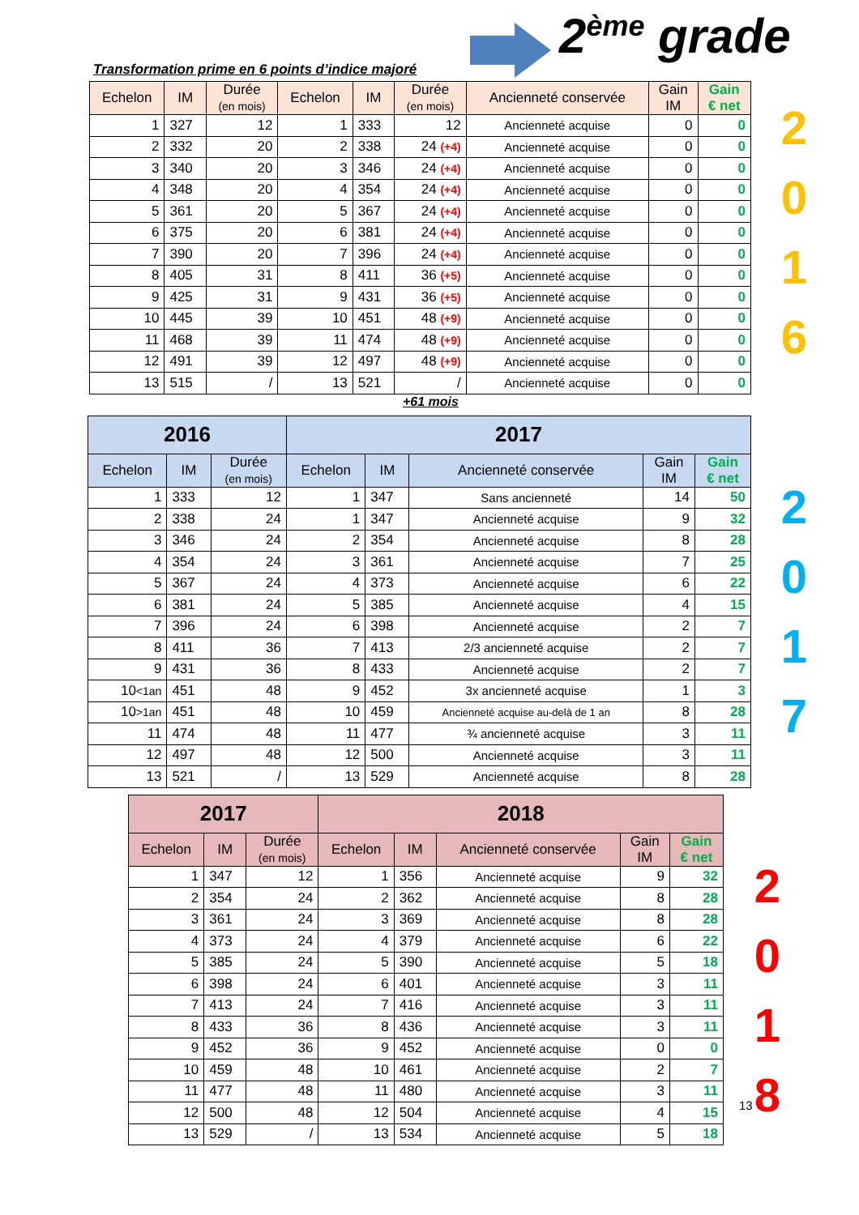2<sup>ème</sup> grade
Transformation prime en 6 points d’indice majoré
| Echelon | IM | Durée (en mois) | Echelon | IM | Durée (en mois) | Ancienneté conservée | Gain IM | Gain € net |
| --- | --- | --- | --- | --- | --- | --- | --- | --- |
| 1 | 327 | 12 | 1 | 333 | 12 | Ancienneté acquise | 0 | 0 |
| 2 | 332 | 20 | 2 | 338 | 24 (+4) | Ancienneté acquise | 0 | 0 |
| 3 | 340 | 20 | 3 | 346 | 24 (+4) | Ancienneté acquise | 0 | 0 |
| 4 | 348 | 20 | 4 | 354 | 24 (+4) | Ancienneté acquise | 0 | 0 |
| 5 | 361 | 20 | 5 | 367 | 24 (+4) | Ancienneté acquise | 0 | 0 |
| 6 | 375 | 20 | 6 | 381 | 24 (+4) | Ancienneté acquise | 0 | 0 |
| 7 | 390 | 20 | 7 | 396 | 24 (+4) | Ancienneté acquise | 0 | 0 |
| 8 | 405 | 31 | 8 | 411 | 36 (+5) | Ancienneté acquise | 0 | 0 |
| 9 | 425 | 31 | 9 | 431 | 36 (+5) | Ancienneté acquise | 0 | 0 |
| 10 | 445 | 39 | 10 | 451 | 48 (+9) | Ancienneté acquise | 0 | 0 |
| 11 | 468 | 39 | 11 | 474 | 48 (+9) | Ancienneté acquise | 0 | 0 |
| 12 | 491 | 39 | 12 | 497 | 48 (+9) | Ancienneté acquise | 0 | 0 |
| 13 | 515 | / | 13 | 521 | / | Ancienneté acquise | 0 | 0 |
2
0
1
6
+61 mois
| 2016 | | | 2017 | | | | |
| --- | --- | --- | --- | --- | --- | --- | --- |
| Echelon | IM | Durée (en mois) | Echelon | IM | Ancienneté conservée | Gain IM | Gain € net |
| 1 | 333 | 12 | 1 | 347 | Sans ancienneté | 14 | 50 |
| 2 | 338 | 24 | 1 | 347 | Ancienneté acquise | 9 | 32 |
| 3 | 346 | 24 | 2 | 354 | Ancienneté acquise | 8 | 28 |
| 4 | 354 | 24 | 3 | 361 | Ancienneté acquise | 7 | 25 |
| 5 | 367 | 24 | 4 | 373 | Ancienneté acquise | 6 | 22 |
| 6 | 381 | 24 | 5 | 385 | Ancienneté acquise | 4 | 15 |
| 7 | 396 | 24 | 6 | 398 | Ancienneté acquise | 2 | 7 |
| 8 | 411 | 36 | 7 | 413 | 2/3 ancienneté acquise | 2 | 7 |
| 9 | 431 | 36 | 8 | 433 | Ancienneté acquise | 2 | 7 |
| 10 <1an | 451 | 48 | 9 | 452 | 3x ancienneté acquise | 1 | 3 |
| 10 >1an | 451 | 48 | 10 | 459 | Ancienneté acquise au-delà de 1 an | 8 | 28 |
| 11 | 474 | 48 | 11 | 477 | ¾ ancienneté acquise | 3 | 11 |
| 12 | 497 | 48 | 12 | 500 | Ancienneté acquise | 3 | 11 |
| 13 | 521 | / | 13 | 529 | Ancienneté acquise | 8 | 28 |
2
0
1
7
| 2017 | | | 2018 | | | | |
| --- | --- | --- | --- | --- | --- | --- | --- |
| Echelon | IM | Durée (en mois) | Echelon | IM | Ancienneté conservée | Gain IM | Gain € net |
| 1 | 347 | 12 | 1 | 356 | Ancienneté acquise | 9 | 32 |
| 2 | 354 | 24 | 2 | 362 | Ancienneté acquise | 8 | 28 |
| 3 | 361 | 24 | 3 | 369 | Ancienneté acquise | 8 | 28 |
| 4 | 373 | 24 | 4 | 379 | Ancienneté acquise | 6 | 22 |
| 5 | 385 | 24 | 5 | 390 | Ancienneté acquise | 5 | 18 |
| 6 | 398 | 24 | 6 | 401 | Ancienneté acquise | 3 | 11 |
| 7 | 413 | 24 | 7 | 416 | Ancienneté acquise | 3 | 11 |
| 8 | 433 | 36 | 8 | 436 | Ancienneté acquise | 3 | 11 |
| 9 | 452 | 36 | 9 | 452 | Ancienneté acquise | 0 | 0 |
| 10 | 459 | 48 | 10 | 461 | Ancienneté acquise | 2 | 7 |
| 11 | 477 | 48 | 11 | 480 | Ancienneté acquise | 3 | 11 |
| 12 | 500 | 48 | 12 | 504 | Ancienneté acquise | 4 | 15 |
| 13 | 529 | / | 13 | 534 | Ancienneté acquise | 5 | 18 |
13
2
0
1
8